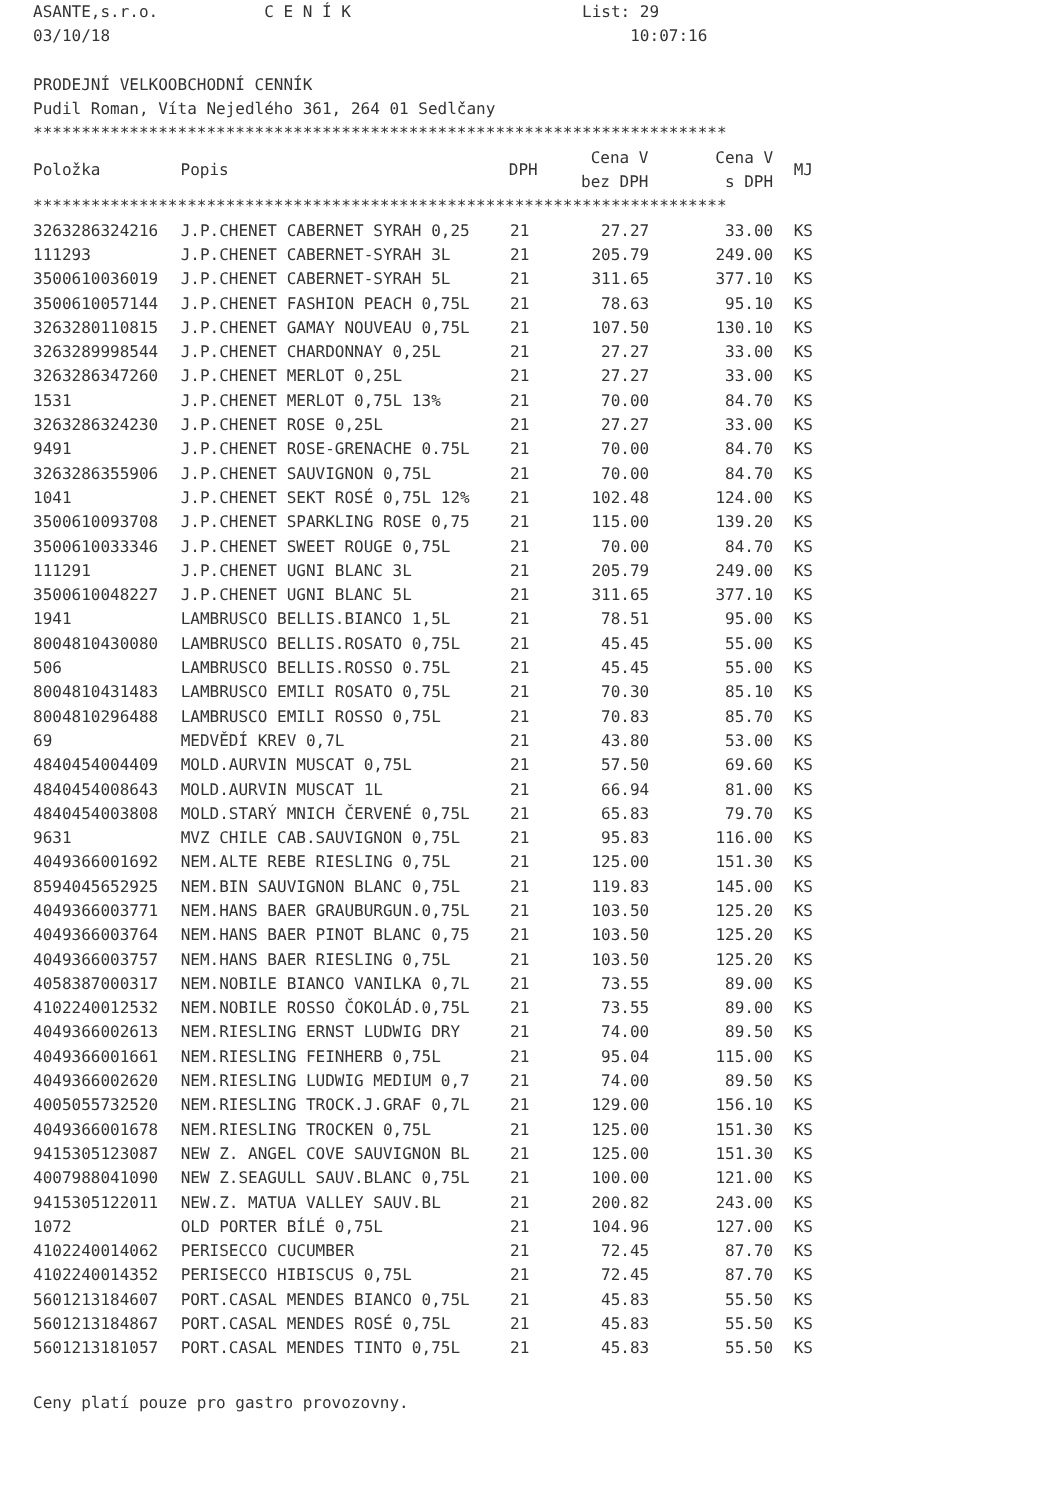ASANTE,s.r.o. C E N Í K List: 29 03/10/18 10:07:16 PRODEJNÍ VELKOOBCHODNÍ CENNÍK Pudil Roman, Víta Nejedlého 361, 264 01 Sedlčany ************************************************************************
| Položka | Popis | DPH | Cena V bez DPH | Cena V s DPH | MJ |
| --- | --- | --- | --- | --- | --- |
************************************************************************
| 3263286324216 | J.P.CHENET CABERNET SYRAH 0,25 | 21 | 27.27 | 33.00 | KS |
| 111293 | J.P.CHENET CABERNET-SYRAH 3L | 21 | 205.79 | 249.00 | KS |
| 3500610036019 | J.P.CHENET CABERNET-SYRAH 5L | 21 | 311.65 | 377.10 | KS |
| 3500610057144 | J.P.CHENET FASHION PEACH 0,75L | 21 | 78.63 | 95.10 | KS |
| 3263280110815 | J.P.CHENET GAMAY NOUVEAU 0,75L | 21 | 107.50 | 130.10 | KS |
| 3263289998544 | J.P.CHENET CHARDONNAY 0,25L | 21 | 27.27 | 33.00 | KS |
| 3263286347260 | J.P.CHENET MERLOT 0,25L | 21 | 27.27 | 33.00 | KS |
| 1531 | J.P.CHENET MERLOT 0,75L 13% | 21 | 70.00 | 84.70 | KS |
| 3263286324230 | J.P.CHENET ROSE 0,25L | 21 | 27.27 | 33.00 | KS |
| 9491 | J.P.CHENET ROSE-GRENACHE 0.75L | 21 | 70.00 | 84.70 | KS |
| 3263286355906 | J.P.CHENET SAUVIGNON 0,75L | 21 | 70.00 | 84.70 | KS |
| 1041 | J.P.CHENET SEKT ROSÉ 0,75L 12% | 21 | 102.48 | 124.00 | KS |
| 3500610093708 | J.P.CHENET SPARKLING ROSE 0,75 | 21 | 115.00 | 139.20 | KS |
| 3500610033346 | J.P.CHENET SWEET ROUGE 0,75L | 21 | 70.00 | 84.70 | KS |
| 111291 | J.P.CHENET UGNI BLANC 3L | 21 | 205.79 | 249.00 | KS |
| 3500610048227 | J.P.CHENET UGNI BLANC 5L | 21 | 311.65 | 377.10 | KS |
| 1941 | LAMBRUSCO BELLIS.BIANCO 1,5L | 21 | 78.51 | 95.00 | KS |
| 8004810430080 | LAMBRUSCO BELLIS.ROSATO 0,75L | 21 | 45.45 | 55.00 | KS |
| 506 | LAMBRUSCO BELLIS.ROSSO 0.75L | 21 | 45.45 | 55.00 | KS |
| 8004810431483 | LAMBRUSCO EMILI ROSATO 0,75L | 21 | 70.30 | 85.10 | KS |
| 8004810296488 | LAMBRUSCO EMILI ROSSO 0,75L | 21 | 70.83 | 85.70 | KS |
| 69 | MEDVĚDÍ KREV 0,7L | 21 | 43.80 | 53.00 | KS |
| 4840454004409 | MOLD.AURVIN MUSCAT 0,75L | 21 | 57.50 | 69.60 | KS |
| 4840454008643 | MOLD.AURVIN MUSCAT 1L | 21 | 66.94 | 81.00 | KS |
| 4840454003808 | MOLD.STARÝ MNICH ČERVENÉ 0,75L | 21 | 65.83 | 79.70 | KS |
| 9631 | MVZ CHILE CAB.SAUVIGNON 0,75L | 21 | 95.83 | 116.00 | KS |
| 4049366001692 | NEM.ALTE REBE RIESLING 0,75L | 21 | 125.00 | 151.30 | KS |
| 8594045652925 | NEM.BIN SAUVIGNON BLANC 0,75L | 21 | 119.83 | 145.00 | KS |
| 4049366003771 | NEM.HANS BAER GRAUBURGUN.0,75L | 21 | 103.50 | 125.20 | KS |
| 4049366003764 | NEM.HANS BAER PINOT BLANC 0,75 | 21 | 103.50 | 125.20 | KS |
| 4049366003757 | NEM.HANS BAER RIESLING 0,75L | 21 | 103.50 | 125.20 | KS |
| 4058387000317 | NEM.NOBILE BIANCO VANILKA 0,7L | 21 | 73.55 | 89.00 | KS |
| 4102240012532 | NEM.NOBILE ROSSO ČOKOLÁD.0,75L | 21 | 73.55 | 89.00 | KS |
| 4049366002613 | NEM.RIESLING ERNST LUDWIG DRY | 21 | 74.00 | 89.50 | KS |
| 4049366001661 | NEM.RIESLING FEINHERB 0,75L | 21 | 95.04 | 115.00 | KS |
| 4049366002620 | NEM.RIESLING LUDWIG MEDIUM 0,7 | 21 | 74.00 | 89.50 | KS |
| 4005055732520 | NEM.RIESLING TROCK.J.GRAF 0,7L | 21 | 129.00 | 156.10 | KS |
| 4049366001678 | NEM.RIESLING TROCKEN 0,75L | 21 | 125.00 | 151.30 | KS |
| 9415305123087 | NEW Z. ANGEL COVE SAUVIGNON BL | 21 | 125.00 | 151.30 | KS |
| 4007988041090 | NEW Z.SEAGULL SAUV.BLANC 0,75L | 21 | 100.00 | 121.00 | KS |
| 9415305122011 | NEW.Z. MATUA VALLEY SAUV.BL | 21 | 200.82 | 243.00 | KS |
| 1072 | OLD PORTER BÍLÉ 0,75L | 21 | 104.96 | 127.00 | KS |
| 4102240014062 | PERISECCO CUCUMBER | 21 | 72.45 | 87.70 | KS |
| 4102240014352 | PERISECCO HIBISCUS 0,75L | 21 | 72.45 | 87.70 | KS |
| 5601213184607 | PORT.CASAL MENDES BIANCO 0,75L | 21 | 45.83 | 55.50 | KS |
| 5601213184867 | PORT.CASAL MENDES ROSÉ 0,75L | 21 | 45.83 | 55.50 | KS |
| 5601213181057 | PORT.CASAL MENDES TINTO 0,75L | 21 | 45.83 | 55.50 | KS |
Ceny platí pouze pro gastro provozovny.